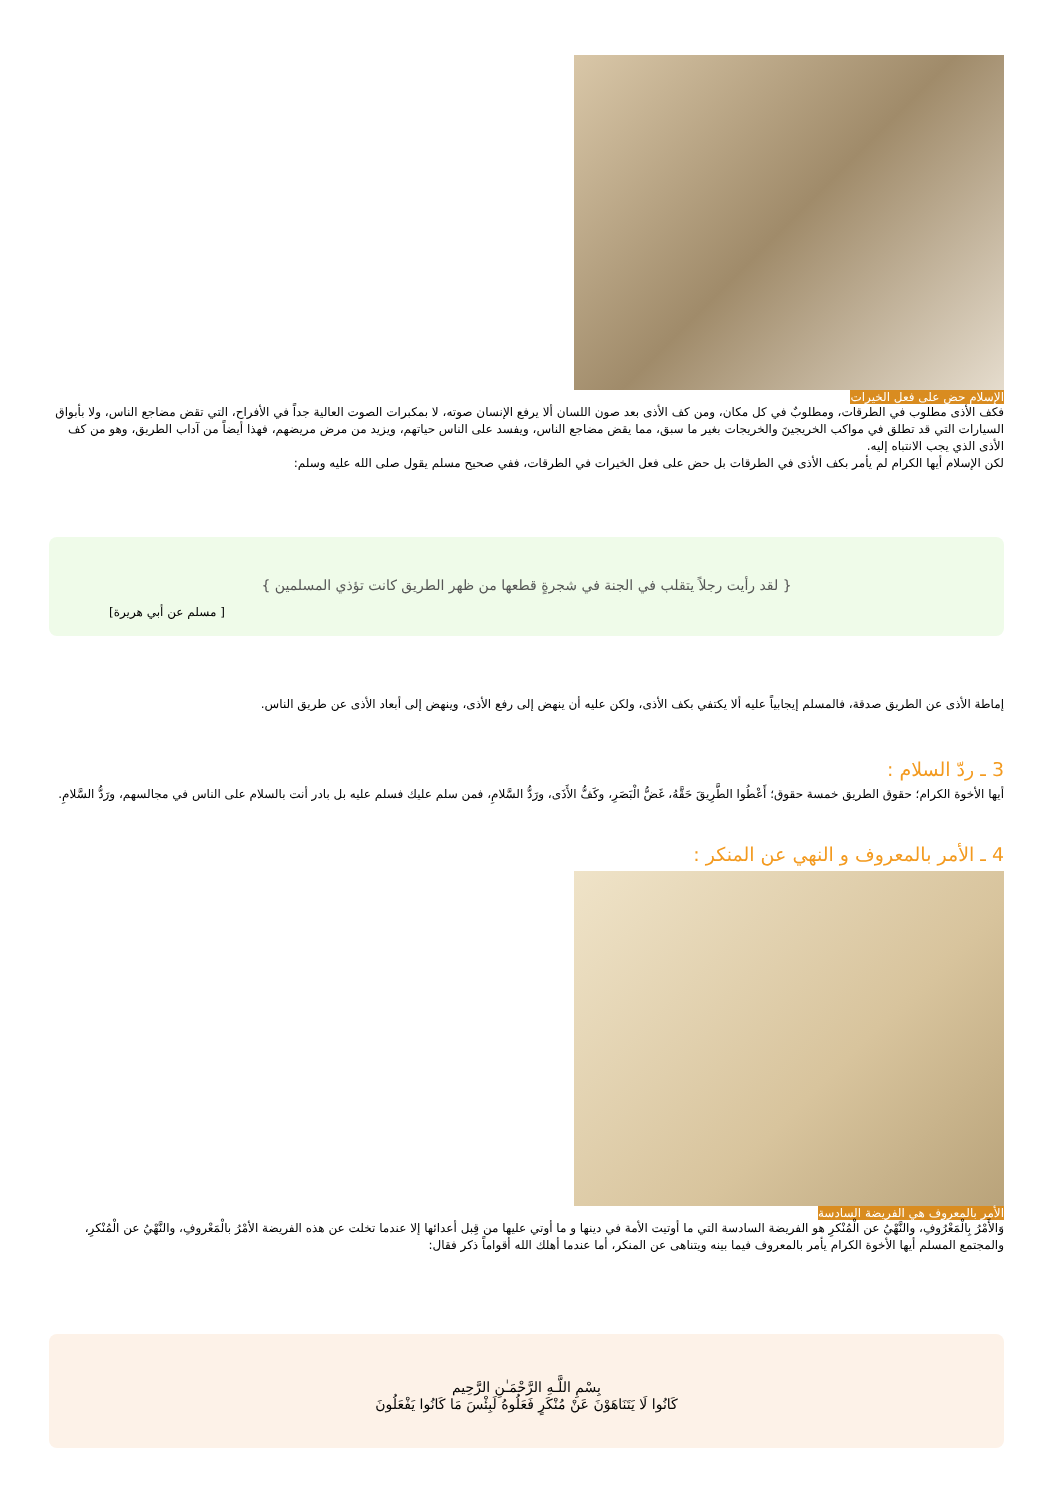الإسلام حض على فعل الخيرات
فكف الأذى مطلوب في الطرقات، ومطلوبٌ في كل مكان، ومن كف الأذى بعد صون اللسان ألا يرفع الإنسان صوته، لا بمكبرات الصوت العالية جداً في الأفراح، التي تقض مضاجع الناس، ولا بأبواق السيارات التي قد تطلق في مواكب الخريجينَ والخريجات بغير ما سبق، مما يقض مضاجع الناس، ويفسد على الناس حياتهم، ويزيد من مرض مريضهم، فهذا أيضاً من آداب الطريق، وهو من كف الأذى الذي يجب الانتباه إليه.
لكن الإسلام أيها الكرام لم يأمر بكف الأذى في الطرقات بل حض على فعل الخيرات في الطرقات، ففي صحيح مسلم يقول صلى الله عليه وسلم:
{ لقد رأيت رجلاً يتقلب في الجنة في شجرةٍ قطعها من ظهر الطريق كانت تؤذي المسلمين }
[ مسلم عن أبي هريرة]
إماطة الأذى عن الطريق صدقة، فالمسلم إيجابياً عليه ألا يكتفي بكف الأذى، ولكن عليه أن ينهض إلى رفع الأذى، وينهض إلى أبعاد الأذى عن طريق الناس.
3 ـ ردّ السلام :
أيها الأخوة الكرام؛ حقوق الطريق خمسة حقوق؛ أَعْطُوا الطَّرِيقَ حَقَّهُ، غَضُّ الْبَصَرِ، وكَفُّ الأَذَى، ورَدُّ السَّلامِ، فمن سلم عليك فسلم عليه بل بادر أنت بالسلام على الناس في مجالسهم، ورَدُّ السَّلامِ.
4 ـ الأمر بالمعروف و النهي عن المنكر :
الأمر بالمعروف هي الفريضة السادسة
وَالأَمْرُ بِالْمَعْرُوفِ، والنَّهْيُ عن الْمُنْكرِ هو الفريضة السادسة التي ما أوتيت الأمة في دينها و ما أوتي عليها من قِبل أعدائها إلا عندما تخلت عن هذه الفريضة الأمْرُ بالْمَعْروفِ، والنَّهْيُ عن الْمُنْكرِ، والمجتمع المسلم أيها الأخوة الكرام يأمر بالمعروف فيما بينه ويتناهى عن المنكر، أما عندما أهلك الله أقواماً ذكر فقال:
بِسْمِ اللَّـهِ الرَّحْمَـٰنِ الرَّحِيم
كَانُوا لَا يَتَنَاهَوْنَ عَنْ مُنْكَرٍ فَعَلُوهُ لَبِئْسَ مَا كَانُوا يَفْعَلُونَ